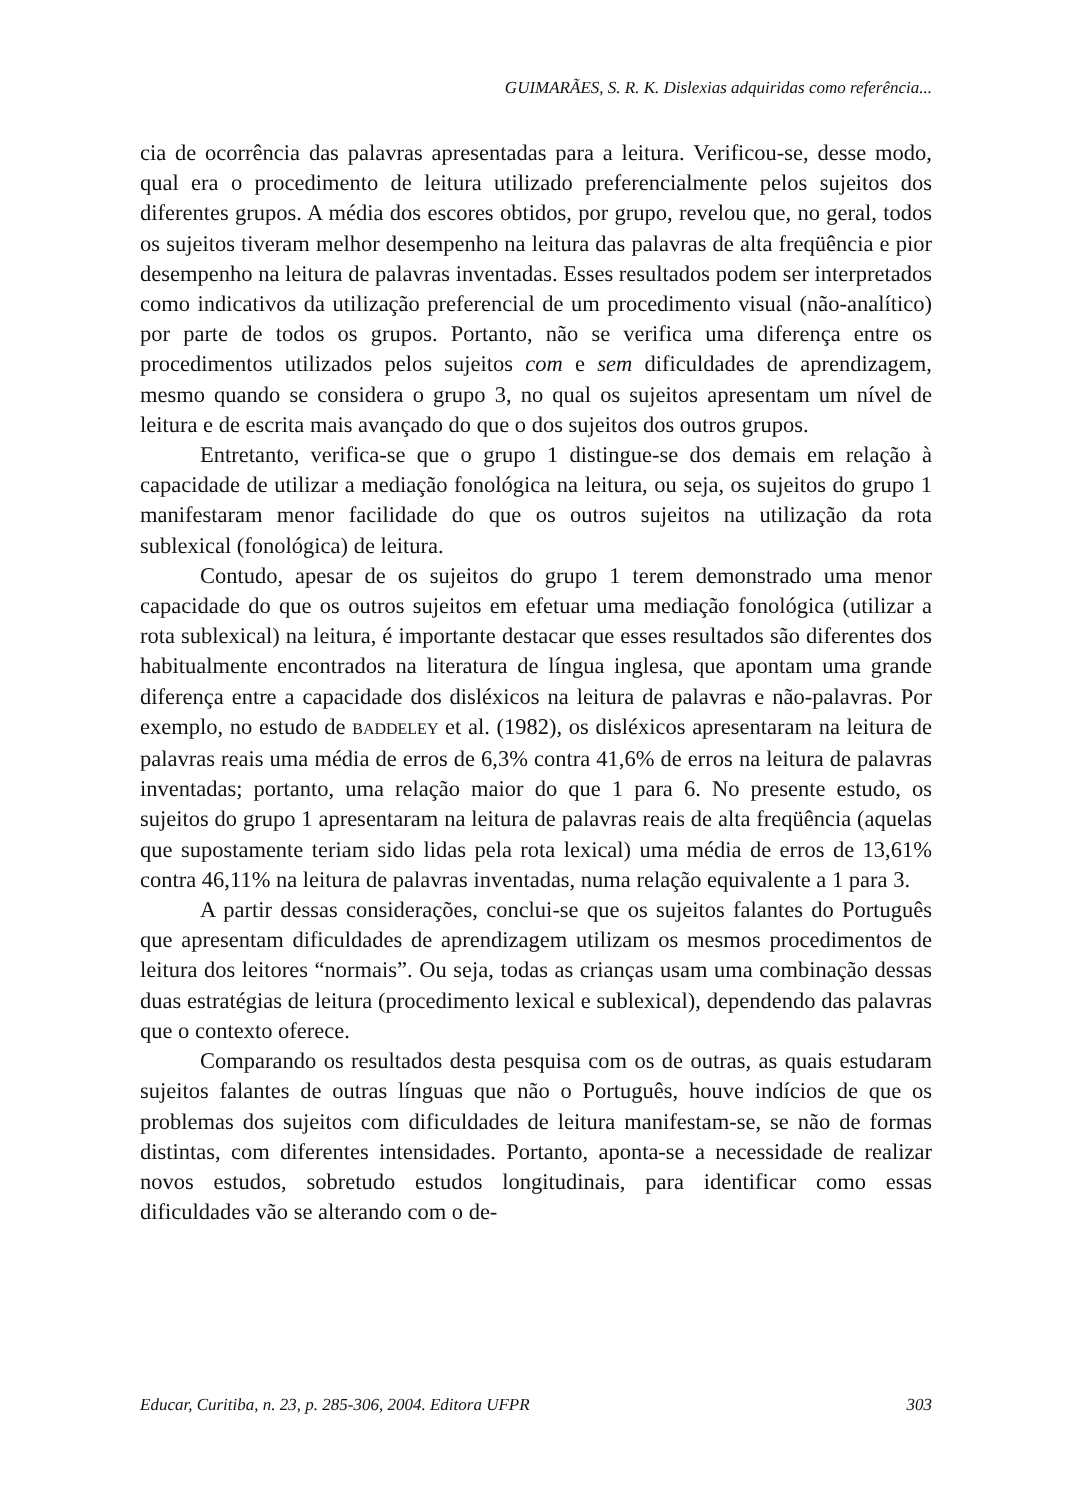GUIMARÃES, S. R. K. Dislexias adquiridas como referência...
cia de ocorrência das palavras apresentadas para a leitura. Verificou-se, desse modo, qual era o procedimento de leitura utilizado preferencialmente pelos sujeitos dos diferentes grupos. A média dos escores obtidos, por grupo, revelou que, no geral, todos os sujeitos tiveram melhor desempenho na leitura das palavras de alta freqüência e pior desempenho na leitura de palavras inventadas. Esses resultados podem ser interpretados como indicativos da utilização preferencial de um procedimento visual (não-analítico) por parte de todos os grupos. Portanto, não se verifica uma diferença entre os procedimentos utilizados pelos sujeitos com e sem dificuldades de aprendizagem, mesmo quando se considera o grupo 3, no qual os sujeitos apresentam um nível de leitura e de escrita mais avançado do que o dos sujeitos dos outros grupos.
Entretanto, verifica-se que o grupo 1 distingue-se dos demais em relação à capacidade de utilizar a mediação fonológica na leitura, ou seja, os sujeitos do grupo 1 manifestaram menor facilidade do que os outros sujeitos na utilização da rota sublexical (fonológica) de leitura.
Contudo, apesar de os sujeitos do grupo 1 terem demonstrado uma menor capacidade do que os outros sujeitos em efetuar uma mediação fonológica (utilizar a rota sublexical) na leitura, é importante destacar que esses resultados são diferentes dos habitualmente encontrados na literatura de língua inglesa, que apontam uma grande diferença entre a capacidade dos disléxicos na leitura de palavras e não-palavras. Por exemplo, no estudo de BADDELEY et al. (1982), os disléxicos apresentaram na leitura de palavras reais uma média de erros de 6,3% contra 41,6% de erros na leitura de palavras inventadas; portanto, uma relação maior do que 1 para 6. No presente estudo, os sujeitos do grupo 1 apresentaram na leitura de palavras reais de alta freqüência (aquelas que supostamente teriam sido lidas pela rota lexical) uma média de erros de 13,61% contra 46,11% na leitura de palavras inventadas, numa relação equivalente a 1 para 3.
A partir dessas considerações, conclui-se que os sujeitos falantes do Português que apresentam dificuldades de aprendizagem utilizam os mesmos procedimentos de leitura dos leitores “normais”. Ou seja, todas as crianças usam uma combinação dessas duas estratégias de leitura (procedimento lexical e sublexical), dependendo das palavras que o contexto oferece.
Comparando os resultados desta pesquisa com os de outras, as quais estudaram sujeitos falantes de outras línguas que não o Português, houve indícios de que os problemas dos sujeitos com dificuldades de leitura manifestam-se, se não de formas distintas, com diferentes intensidades. Portanto, aponta-se a necessidade de realizar novos estudos, sobretudo estudos longitudinais, para identificar como essas dificuldades vão se alterando com o de-
Educar, Curitiba, n. 23, p. 285-306, 2004. Editora UFPR 303